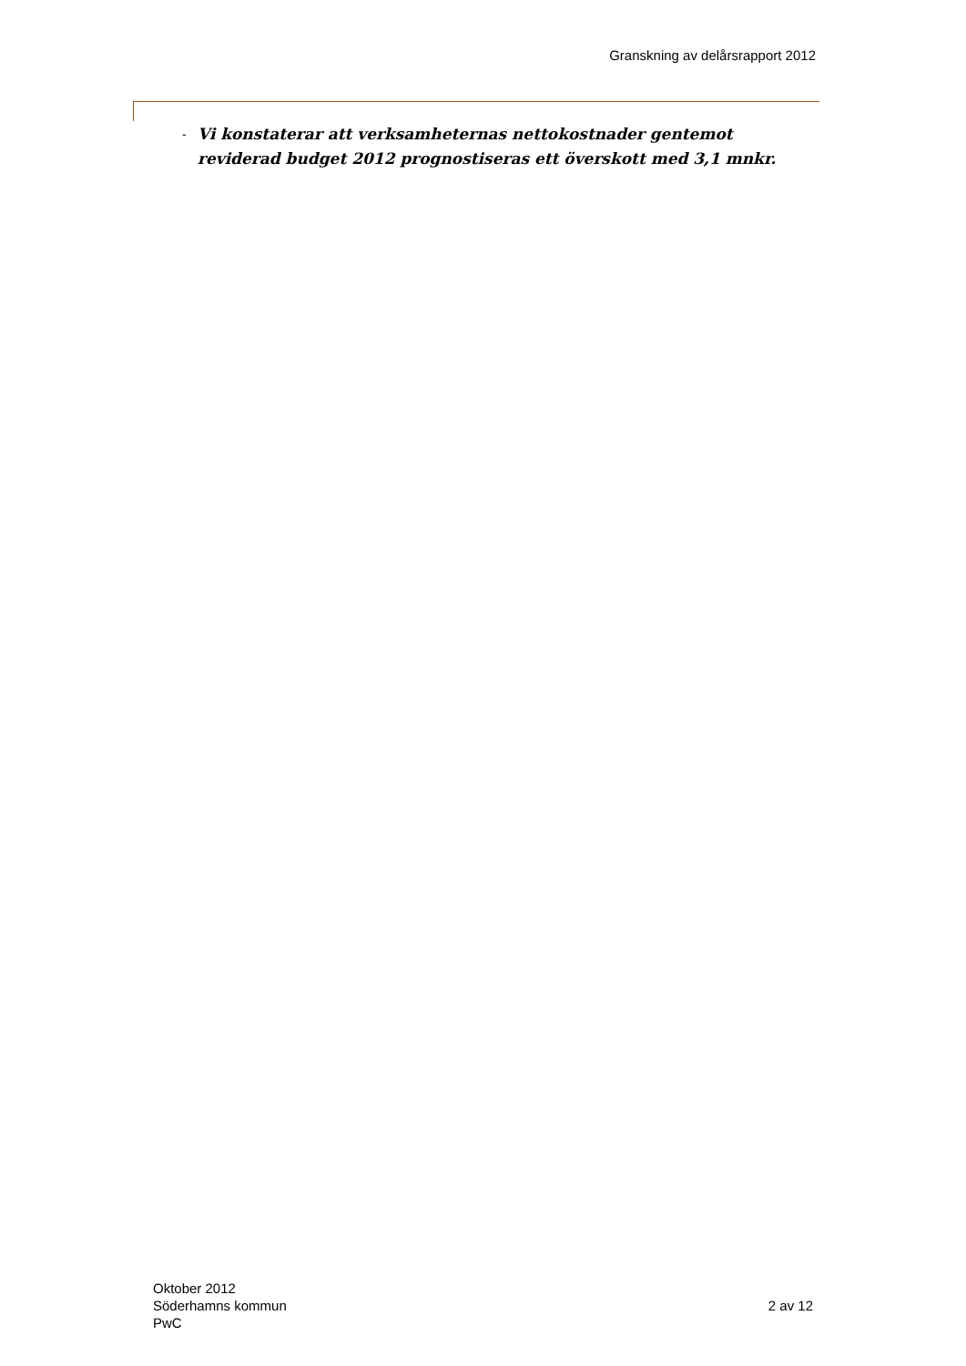Granskning av delårsrapport 2012
- Vi konstaterar att verksamheternas nettokostnader gentemot reviderad budget 2012 prognostiseras ett överskott med 3,1 mnkr.
Oktober 2012
Söderhamns kommun
PwC
2 av 12